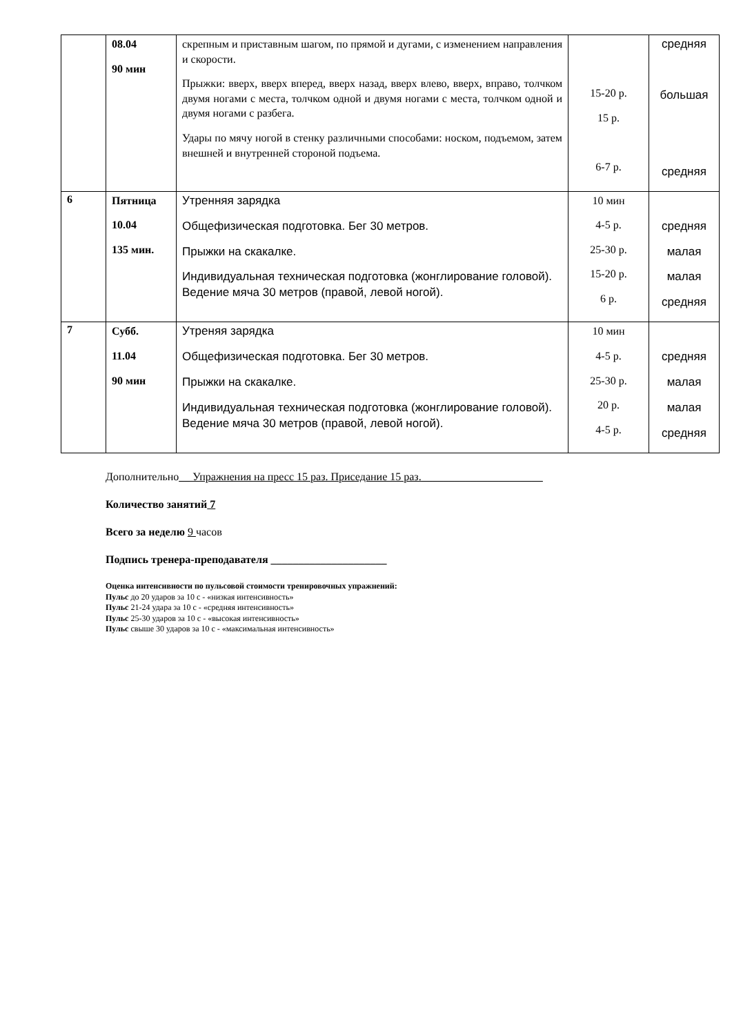| | 08.04 90 мин | скрепным и приставным шагом, по прямой и дугами, с изменением направления и скорости. Прыжки: вверх, вверх вперед, вверх назад, вверх влево, вверх, вправо, толчком двумя ногами с места, толчком одной и двумя ногами с места, толчком одной и двумя ногами с разбега. Удары по мячу ногой в стенку различными способами: носком, подъемом, затем внешней и внутренней стороной подъема. | 15-20 р. 15 р. 6-7 р. | средняя большая средняя |
| 6 | Пятница 10.04 135 мин. | Утренняя зарядка Общефизическая подготовка. Бег 30 метров. Прыжки на скакалке. Индивидуальная техническая подготовка (жонглирование головой). Ведение мяча 30 метров (правой, левой ногой). | 10 мин 4-5 р. 25-30 р. 15-20 р. 6 р. | средняя малая малая средняя |
| 7 | Субб. 11.04 90 мин | Утреняя зарядка Общефизическая подготовка. Бег 30 метров. Прыжки на скакалке. Индивидуальная техническая подготовка (жонглирование головой). Ведение мяча 30 метров (правой, левой ногой). | 10 мин 4-5 р. 25-30 р. 20 р. 4-5 р. | средняя малая малая средняя |
Дополнительно__ Упражнения на пресс 15 раз. Приседание 15 раз.______________________
Количество занятий 7
Всего за неделю 9 часов
Подпись тренера-преподавателя _____________________
Оценка интенсивности по пульсовой стоимости тренировочных упражнений:
Пульс до 20 ударов за 10 с - «низкая интенсивность»
Пульс 21-24 удара за 10 с - «средняя интенсивность»
Пульс 25-30 ударов за 10 с - «высокая интенсивность»
Пульс свыше 30 ударов за 10 с - «максимальная интенсивность»